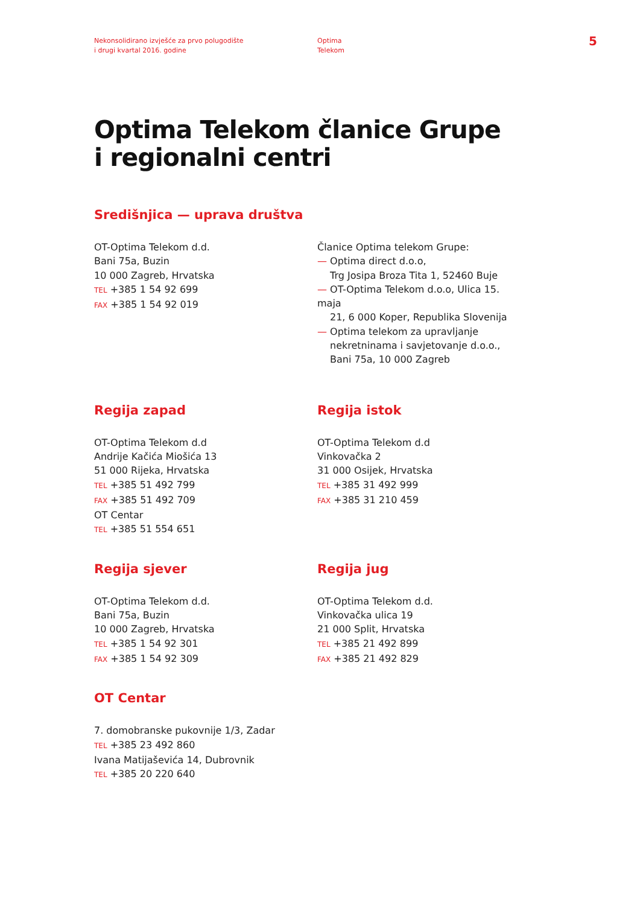Nekonsolidirano izvješće za prvo polugodište
i drugi kvartal 2016. godine
Optima
Telekom
5
Optima Telekom članice Grupe
i regionalni centri
Središnjica — uprava društva
OT-Optima Telekom d.d.
Bani 75a, Buzin
10 000 Zagreb, Hrvatska
TEL +385 1 54 92 699
FAX +385 1 54 92 019
Članice Optima telekom Grupe:
— Optima direct d.o.o,
Trg Josipa Broza Tita 1, 52460 Buje
— OT-Optima Telekom d.o.o, Ulica 15. maja
21, 6 000 Koper, Republika Slovenija
— Optima telekom za upravljanje
nekretninama i savjetovanje d.o.o., Bani 75a, 10 000 Zagreb
Regija zapad
OT-Optima Telekom d.d
Andrije Kačića Miošića 13
51 000 Rijeka, Hrvatska
TEL +385 51 492 799
FAX +385 51 492 709
OT Centar
TEL +385 51 554 651
Regija istok
OT-Optima Telekom d.d
Vinkovačka 2
31 000 Osijek, Hrvatska
TEL +385 31 492 999
FAX +385 31 210 459
Regija sjever
OT-Optima Telekom d.d.
Bani 75a, Buzin
10 000 Zagreb, Hrvatska
TEL +385 1 54 92 301
FAX +385 1 54 92 309
Regija jug
OT-Optima Telekom d.d.
Vinkovačka ulica 19
21 000 Split, Hrvatska
TEL +385 21 492 899
FAX +385 21 492 829
OT Centar
7. domobranske pukovnije 1/3, Zadar
TEL +385 23 492 860
Ivana Matijaševića 14, Dubrovnik
TEL +385 20 220 640